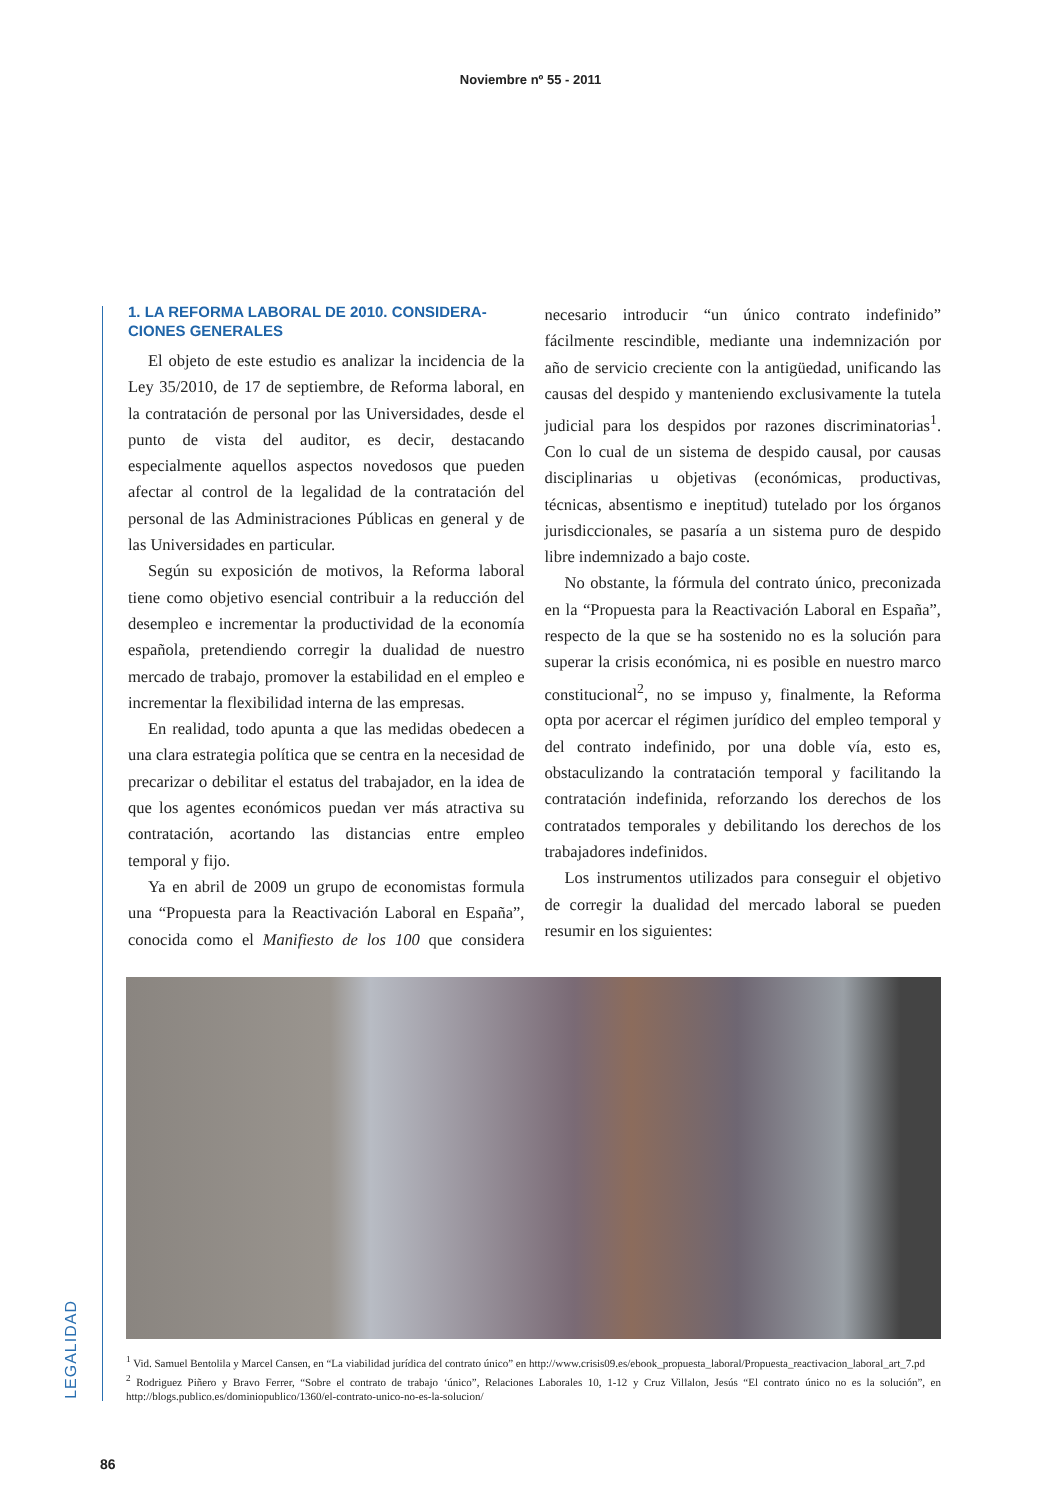Noviembre nº 55 - 2011
1. LA REFORMA LABORAL DE 2010. CONSIDERA-CIONES GENERALES
El objeto de este estudio es analizar la incidencia de la Ley 35/2010, de 17 de septiembre, de Reforma laboral, en la contratación de personal por las Universidades, desde el punto de vista del auditor, es decir, destacando especialmente aquellos aspectos novedosos que pueden afectar al control de la legalidad de la contratación del personal de las Administraciones Públicas en general y de las Universidades en particular.
Según su exposición de motivos, la Reforma laboral tiene como objetivo esencial contribuir a la reducción del desempleo e incrementar la productividad de la economía española, pretendiendo corregir la dualidad de nuestro mercado de trabajo, promover la estabilidad en el empleo e incrementar la flexibilidad interna de las empresas.
En realidad, todo apunta a que las medidas obedecen a una clara estrategia política que se centra en la necesidad de precarizar o debilitar el estatus del trabajador, en la idea de que los agentes económicos puedan ver más atractiva su contratación, acortando las distancias entre empleo temporal y fijo.
Ya en abril de 2009 un grupo de economistas formula una “Propuesta para la Reactivación Laboral en España”, conocida como el Manifiesto de los 100 que considera necesario introducir “un único contrato indefinido” fácilmente rescindible, mediante una indemnización por año de servicio creciente con la antigüedad, unificando las causas del despido y manteniendo exclusivamente la tutela judicial para los despidos por razones discriminatorias<sup>1</sup>. Con lo cual de un sistema de despido causal, por causas disciplinarias u objetivas (económicas, productivas, técnicas, absentismo e ineptitud) tutelado por los órganos jurisdiccionales, se pasaría a un sistema puro de despido libre indemnizado a bajo coste.
No obstante, la fórmula del contrato único, preconizada en la “Propuesta para la Reactivación Laboral en España”, respecto de la que se ha sostenido no es la solución para superar la crisis económica, ni es posible en nuestro marco constitucional<sup>2</sup>, no se impuso y, finalmente, la Reforma opta por acercar el régimen jurídico del empleo temporal y del contrato indefinido, por una doble vía, esto es, obstaculizando la contratación temporal y facilitando la contratación indefinida, reforzando los derechos de los contratados temporales y debilitando los derechos de los trabajadores indefinidos.
Los instrumentos utilizados para conseguir el objetivo de corregir la dualidad del mercado laboral se pueden resumir en los siguientes:
<sup>1</sup> Vid. Samuel Bentolila y Marcel Cansen, en “La viabilidad jurídica del contrato único” en http://www.crisis09.es/ebook_propuesta_laboral/Propuesta_reactivacion_laboral_art_7.pd
<sup>2</sup> Rodriguez Piñero y Bravo Ferrer, “Sobre el contrato de trabajo ‘único”, Relaciones Laborales 10, 1-12 y Cruz Villalon, Jesús “El contrato único no es la solución”, en http://blogs.publico.es/dominiopublico/1360/el-contrato-unico-no-es-la-solucion/
LEGALIDAD
86